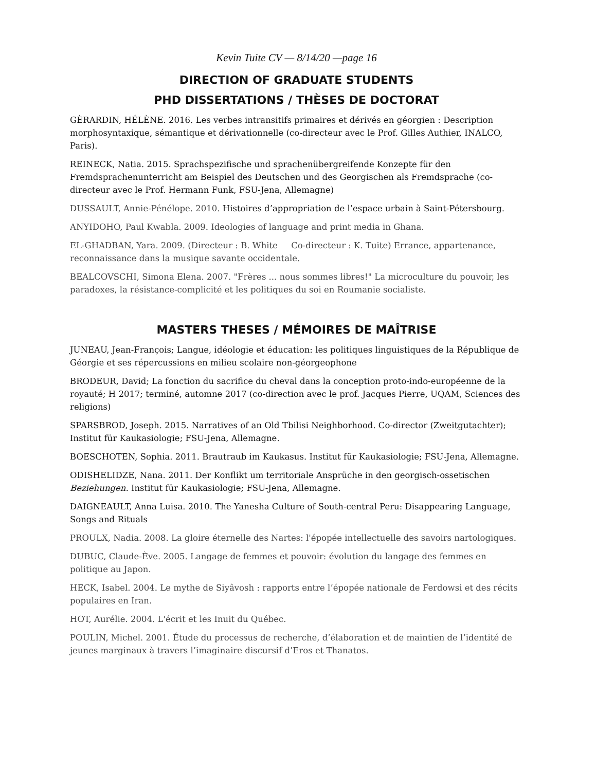Kevin Tuite CV — 8/14/20 —page 16
DIRECTION OF GRADUATE STUDENTS
PHD DISSERTATIONS / THÈSES DE DOCTORAT
GÈRARDIN, HÉLÈNE. 2016. Les verbes intransitifs primaires et dérivés en géorgien : Description morphosyntaxique, sémantique et dérivationnelle (co-directeur avec le Prof. Gilles Authier, INALCO, Paris).
REINECK, Natia. 2015. Sprachspezifische und sprachenübergreifende Konzepte für den Fremdsprachenunterricht am Beispiel des Deutschen und des Georgischen als Fremdsprache (co-directeur avec le Prof. Hermann Funk, FSU-Jena, Allemagne)
DUSSAULT, Annie-Pénélope. 2010. Histoires d’appropriation de l’espace urbain à Saint-Pétersbourg.
ANYIDOHO, Paul Kwabla. 2009. Ideologies of language and print media in Ghana.
EL-GHADBAN, Yara. 2009. (Directeur : B. White Co-directeur : K. Tuite) Errance, appartenance, reconnaissance dans la musique savante occidentale.
BEALCOVSCHI, Simona Elena. 2007. "Frères ... nous sommes libres!" La microculture du pouvoir, les paradoxes, la résistance-complicité et les politiques du soi en Roumanie socialiste.
MASTERS THESES / MÉMOIRES DE MAÎTRISE
JUNEAU, Jean-François; Langue, idéologie et éducation: les politiques linguistiques de la République de Géorgie et ses répercussions en milieu scolaire non-géorgeophone
BRODEUR, David; La fonction du sacrifice du cheval dans la conception proto-indo-européenne de la royauté; H 2017; terminé, automne 2017 (co-direction avec le prof. Jacques Pierre, UQAM, Sciences des religions)
SPARSBROD, Joseph. 2015. Narratives of an Old Tbilisi Neighborhood. Co-director (Zweitgutachter); Institut für Kaukasiologie; FSU-Jena, Allemagne.
BOESCHOTEN, Sophia. 2011. Brautraub im Kaukasus. Institut für Kaukasiologie; FSU-Jena, Allemagne.
ODISHELIDZE, Nana. 2011. Der Konflikt um territoriale Ansprüche in den georgisch-ossetischen Beziehungen. Institut für Kaukasiologie; FSU-Jena, Allemagne.
DAIGNEAULT, Anna Luisa. 2010. The Yanesha Culture of South-central Peru: Disappearing Language, Songs and Rituals
PROULX, Nadia. 2008. La gloire éternelle des Nartes: l'épopée intellectuelle des savoirs nartologiques.
DUBUC, Claude-Ève. 2005. Langage de femmes et pouvoir: évolution du langage des femmes en politique au Japon.
HECK, Isabel. 2004. Le mythe de Siyâvosh : rapports entre l’épopée nationale de Ferdowsi et des récits populaires en Iran.
HOT, Aurélie. 2004. L'écrit et les Inuit du Québec.
POULIN, Michel. 2001. Étude du processus de recherche, d’élaboration et de maintien de l’identité de jeunes marginaux à travers l’imaginaire discursif d’Eros et Thanatos.